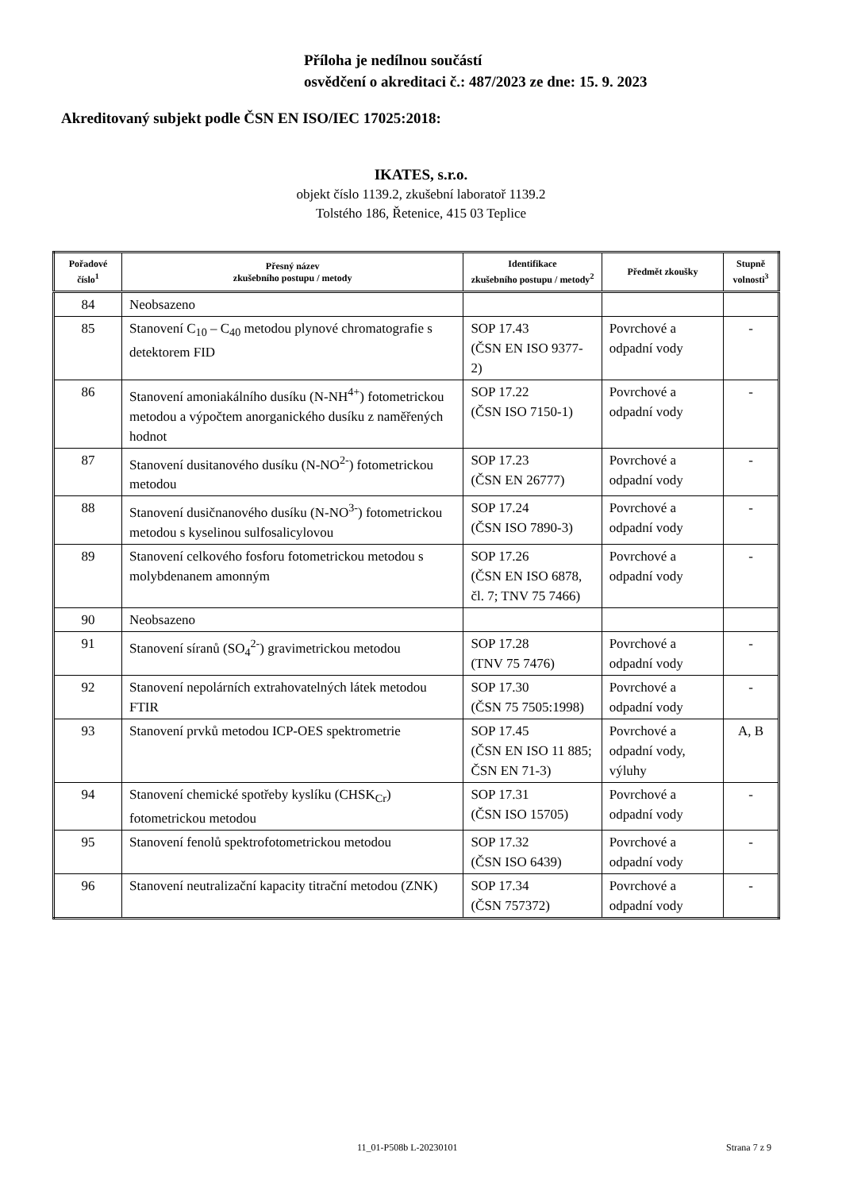Příloha je nedílnou součástí
osvědčení o akreditaci č.: 487/2023 ze dne: 15. 9. 2023
Akreditovaný subjekt podle ČSN EN ISO/IEC 17025:2018:
IKATES, s.r.o.
objekt číslo 1139.2, zkušební laboratoř 1139.2
Tolstého 186, Řetenice, 415 03 Teplice
| Pořadové číslo<sup>1</sup> | Přesný název zkušebního postupu / metody | Identifikace zkušebního postupu / metody<sup>2</sup> | Předmět zkoušky | Stupně volnosti<sup>3</sup> |
| --- | --- | --- | --- | --- |
| 84 | Neobsazeno | | | |
| 85 | Stanovení C<sub>10</sub> – C<sub>40</sub> metodou plynové chromatografie s detektorem FID | SOP 17.43 (ČSN EN ISO 9377-2) | Povrchové a odpadní vody | - |
| 86 | Stanovení amoniakálního dusíku (N-NH<sup>4+</sup>) fotometrickou metodou a výpočtem anorganického dusíku z naměřených hodnot | SOP 17.22 (ČSN ISO 7150-1) | Povrchové a odpadní vody | - |
| 87 | Stanovení dusitanového dusíku (N-NO<sup>2-</sup>) fotometrickou metodou | SOP 17.23 (ČSN EN 26777) | Povrchové a odpadní vody | - |
| 88 | Stanovení dusičnanového dusíku (N-NO<sup>3-</sup>) fotometrickou metodou s kyselinou sulfosalicylovou | SOP 17.24 (ČSN ISO 7890-3) | Povrchové a odpadní vody | - |
| 89 | Stanovení celkového fosforu fotometrickou metodou s molybdenanem amonným | SOP 17.26 (ČSN EN ISO 6878, čl. 7; TNV 75 7466) | Povrchové a odpadní vody | - |
| 90 | Neobsazeno | | | |
| 91 | Stanovení síranů (SO<sub>4</sub><sup>2-</sup>) gravimetrickou metodou | SOP 17.28 (TNV 75 7476) | Povrchové a odpadní vody | - |
| 92 | Stanovení nepolárních extrahovatelných látek metodou FTIR | SOP 17.30 (ČSN 75 7505:1998) | Povrchové a odpadní vody | - |
| 93 | Stanovení prvků metodou ICP-OES spektrometrie | SOP 17.45 (ČSN EN ISO 11 885; ČSN EN 71-3) | Povrchové a odpadní vody, výluhy | A, B |
| 94 | Stanovení chemické spotřeby kyslíku (CHSK<sub>Cr</sub>) fotometrickou metodou | SOP 17.31 (ČSN ISO 15705) | Povrchové a odpadní vody | - |
| 95 | Stanovení fenolů spektrofotometrickou metodou | SOP 17.32 (ČSN ISO 6439) | Povrchové a odpadní vody | - |
| 96 | Stanovení neutralizační kapacity titrační metodou (ZNK) | SOP 17.34 (ČSN 757372) | Povrchové a odpadní vody | - |
11_01-P508b L-20230101 Strana 7 z 9